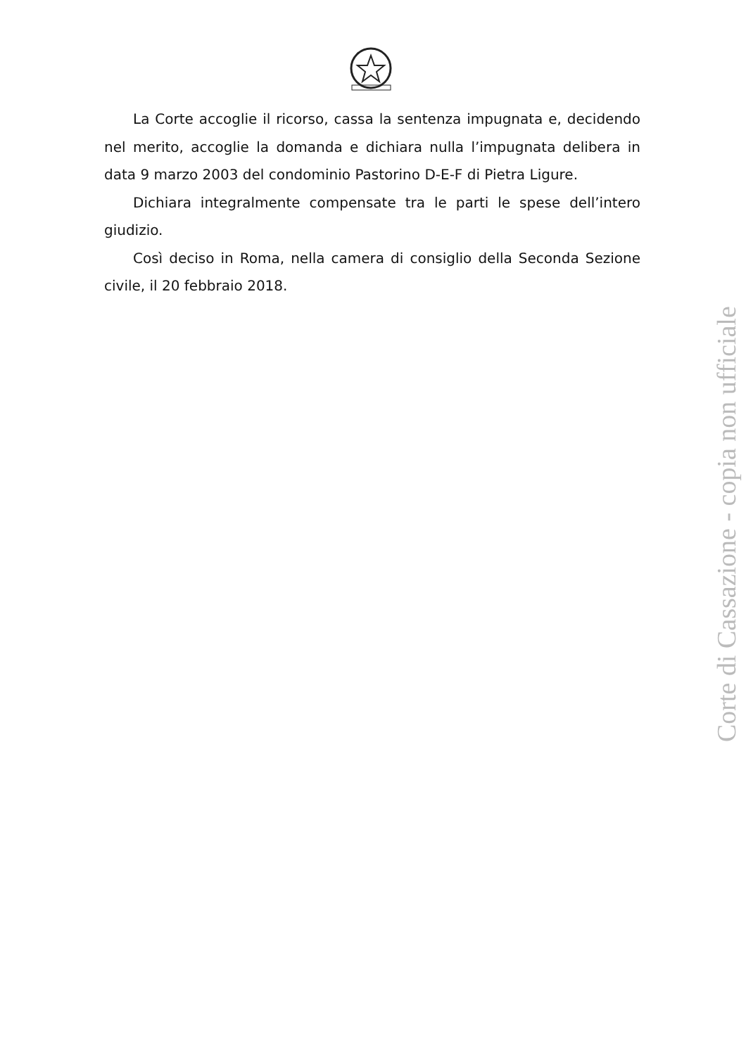La Corte accoglie il ricorso, cassa la sentenza impugnata e, decidendo nel merito, accoglie la domanda e dichiara nulla l’impugnata delibera in data 9 marzo 2003 del condominio Pastorino D-E-F di Pietra Ligure.
Dichiara integralmente compensate tra le parti le spese dell’intero giudizio.
Così deciso in Roma, nella camera di consiglio della Seconda Sezione civile, il 20 febbraio 2018.
Corte di Cassazione - copia non ufficiale